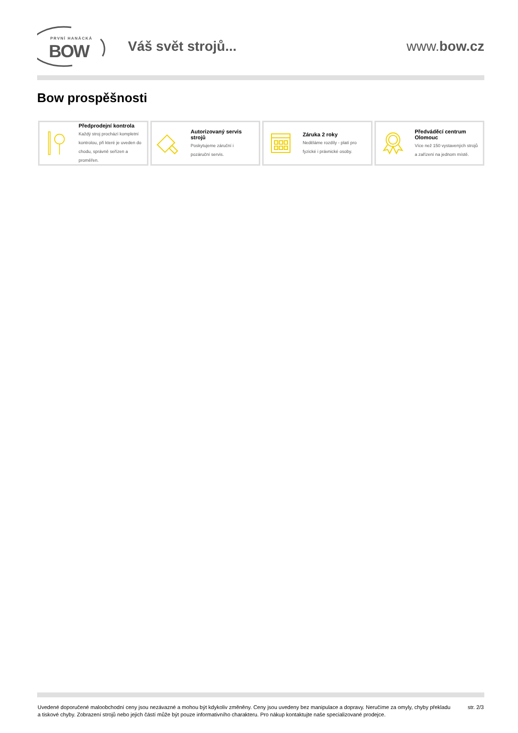PRVNÍ HANÁCKÁ
BOW
Váš svět strojů... www.bow.cz
Bow prospěšnosti
Předprodejní kontrola
Každý stroj prochází kompletní kontrolou, při které je uveden do chodu, správně seřízen a proměřen.
Autorizovaný servis strojů
Poskytujeme záruční i pozáruční servis.
Záruka 2 roky
Neděláme rozdíly - platí pro fyzické i právnické osoby.
Předváděcí centrum Olomouc
Více než 150 vystavených strojů a zařízení na jednom místě.
Uvedené doporučené maloobchodní ceny jsou nezávazné a mohou být kdykoliv změněny. Ceny jsou uvedeny bez manipulace a dopravy. Neručíme za omyly, chyby překladu a tiskové chyby. Zobrazení strojů nebo jejich částí může být pouze informativního charakteru. Pro nákup kontaktujte naše specializované prodejce.
str. 2/3